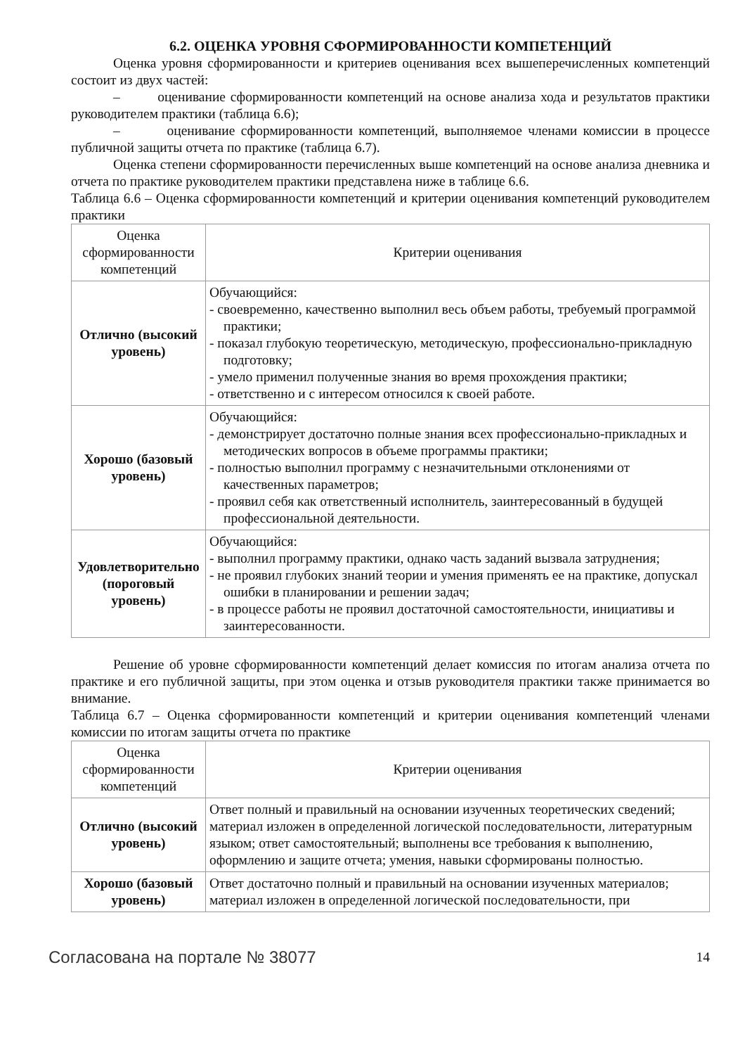6.2. ОЦЕНКА УРОВНЯ СФОРМИРОВАННОСТИ КОМПЕТЕНЦИЙ
Оценка уровня сформированности и критериев оценивания всех вышеперечисленных компетенций состоит из двух частей:
– оценивание сформированности компетенций на основе анализа хода и результатов практики руководителем практики (таблица 6.6);
– оценивание сформированности компетенций, выполняемое членами комиссии в процессе публичной защиты отчета по практике (таблица 6.7).
Оценка степени сформированности перечисленных выше компетенций на основе анализа дневника и отчета по практике руководителем практики представлена ниже в таблице 6.6.
Таблица 6.6 – Оценка сформированности компетенций и критерии оценивания компетенций руководителем практики
| Оценка сформированности компетенций | Критерии оценивания |
| --- | --- |
| Отлично (высокий уровень) | Обучающийся: - своевременно, качественно выполнил весь объем работы, требуемый программой практики; - показал глубокую теоретическую, методическую, профессионально-прикладную подготовку; - умело применил полученные знания во время прохождения практики; - ответственно и с интересом относился к своей работе. |
| Хорошо (базовый уровень) | Обучающийся: - демонстрирует достаточно полные знания всех профессионально-прикладных и методических вопросов в объеме программы практики; - полностью выполнил программу с незначительными отклонениями от качественных параметров; - проявил себя как ответственный исполнитель, заинтересованный в будущей профессиональной деятельности. |
| Удовлетворительно (пороговый уровень) | Обучающийся: - выполнил программу практики, однако часть заданий вызвала затруднения; - не проявил глубоких знаний теории и умения применять ее на практике, допускал ошибки в планировании и решении задач; - в процессе работы не проявил достаточной самостоятельности, инициативы и заинтересованности. |
Решение об уровне сформированности компетенций делает комиссия по итогам анализа отчета по практике и его публичной защиты, при этом оценка и отзыв руководителя практики также принимается во внимание.
Таблица 6.7 – Оценка сформированности компетенций и критерии оценивания компетенций членами комиссии по итогам защиты отчета по практике
| Оценка сформированности компетенций | Критерии оценивания |
| --- | --- |
| Отлично (высокий уровень) | Ответ полный и правильный на основании изученных теоретических сведений; материал изложен в определенной логической последовательности, литературным языком; ответ самостоятельный; выполнены все требования к выполнению, оформлению и защите отчета; умения, навыки сформированы полностью. |
| Хорошо (базовый уровень) | Ответ достаточно полный и правильный на основании изученных материалов; материал изложен в определенной логической последовательности, при |
Согласована на портале № 38077 14